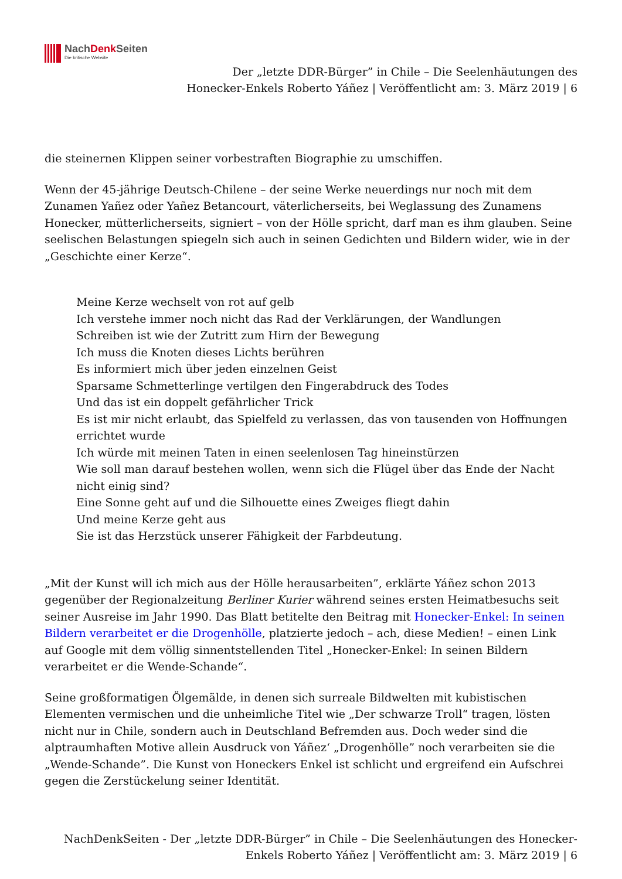NachDenk Seiten
Die kritische Website
Der „letzte DDR-Bürger” in Chile – Die Seelenhäutungen des
Honecker-Enkels Roberto Yáñez | Veröffentlicht am: 3. März 2019 | 6
die steinernen Klippen seiner vorbestraften Biographie zu umschiffen.
Wenn der 45-jährige Deutsch-Chilene – der seine Werke neuerdings nur noch mit dem Zunamen Yañez oder Yañez Betancourt, väterlicherseits, bei Weglassung des Zunamens Honecker, mütterlicherseits, signiert – von der Hölle spricht, darf man es ihm glauben. Seine seelischen Belastungen spiegeln sich auch in seinen Gedichten und Bildern wider, wie in der „Geschichte einer Kerze“.
Meine Kerze wechselt von rot auf gelb
Ich verstehe immer noch nicht das Rad der Verklärungen, der Wandlungen
Schreiben ist wie der Zutritt zum Hirn der Bewegung
Ich muss die Knoten dieses Lichts berühren
Es informiert mich über jeden einzelnen Geist
Sparsame Schmetterlinge vertilgen den Fingerabdruck des Todes
Und das ist ein doppelt gefährlicher Trick
Es ist mir nicht erlaubt, das Spielfeld zu verlassen, das von tausenden von Hoffnungen errichtet wurde
Ich würde mit meinen Taten in einen seelenlosen Tag hineinstürzen
Wie soll man darauf bestehen wollen, wenn sich die Flügel über das Ende der Nacht nicht einig sind?
Eine Sonne geht auf und die Silhouette eines Zweiges fliegt dahin
Und meine Kerze geht aus
Sie ist das Herzstück unserer Fähigkeit der Farbdeutung.
„Mit der Kunst will ich mich aus der Hölle herausarbeiten”, erklärte Yáñez schon 2013 gegenüber der Regionalzeitung Berliner Kurier während seines ersten Heimatbesuchs seit seiner Ausreise im Jahr 1990. Das Blatt betitelte den Beitrag mit Honecker-Enkel: In seinen Bildern verarbeitet er die Drogenhölle, platzierte jedoch – ach, diese Medien! – einen Link auf Google mit dem völlig sinnentstellenden Titel „Honecker-Enkel: In seinen Bildern verarbeitet er die Wende-Schande“.
Seine großformatigen Ölgemälde, in denen sich surreale Bildwelten mit kubistischen Elementen vermischen und die unheimliche Titel wie „Der schwarze Troll“ tragen, lösten nicht nur in Chile, sondern auch in Deutschland Befremden aus. Doch weder sind die alptraumhaften Motive allein Ausdruck von Yáñez‘ „Drogenhölle” noch verarbeiten sie die „Wende-Schande”. Die Kunst von Honeckers Enkel ist schlicht und ergreifend ein Aufschrei gegen die Zerstückelung seiner Identität.
NachDenkSeiten - Der „letzte DDR-Bürger” in Chile – Die Seelenhäutungen des Honecker-Enkels Roberto Yáñez | Veröffentlicht am: 3. März 2019 | 6